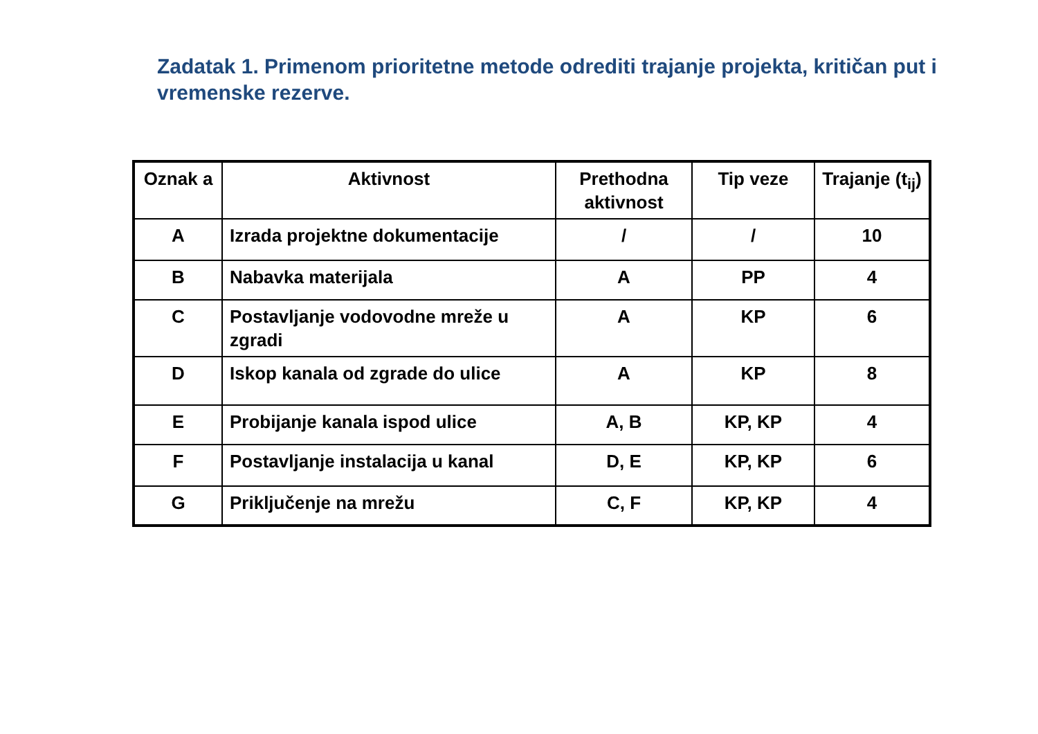Zadatak 1. Primenom prioritetne metode odrediti trajanje projekta, kritičan put i vremenske rezerve.
| Oznak a | Aktivnost | Prethodna aktivnost | Tip veze | Trajanje (t<sub>ij</sub>) |
| --- | --- | --- | --- | --- |
| A | Izrada projektne dokumentacije | / | / | 10 |
| B | Nabavka materijala | A | PP | 4 |
| C | Postavljanje vodovodne mreže u zgradi | A | KP | 6 |
| D | Iskop kanala od zgrade do ulice | A | KP | 8 |
| E | Probijanje kanala ispod ulice | A, B | KP, KP | 4 |
| F | Postavljanje instalacija u kanal | D, E | KP, KP | 6 |
| G | Priključenje na mrežu | C, F | KP, KP | 4 |